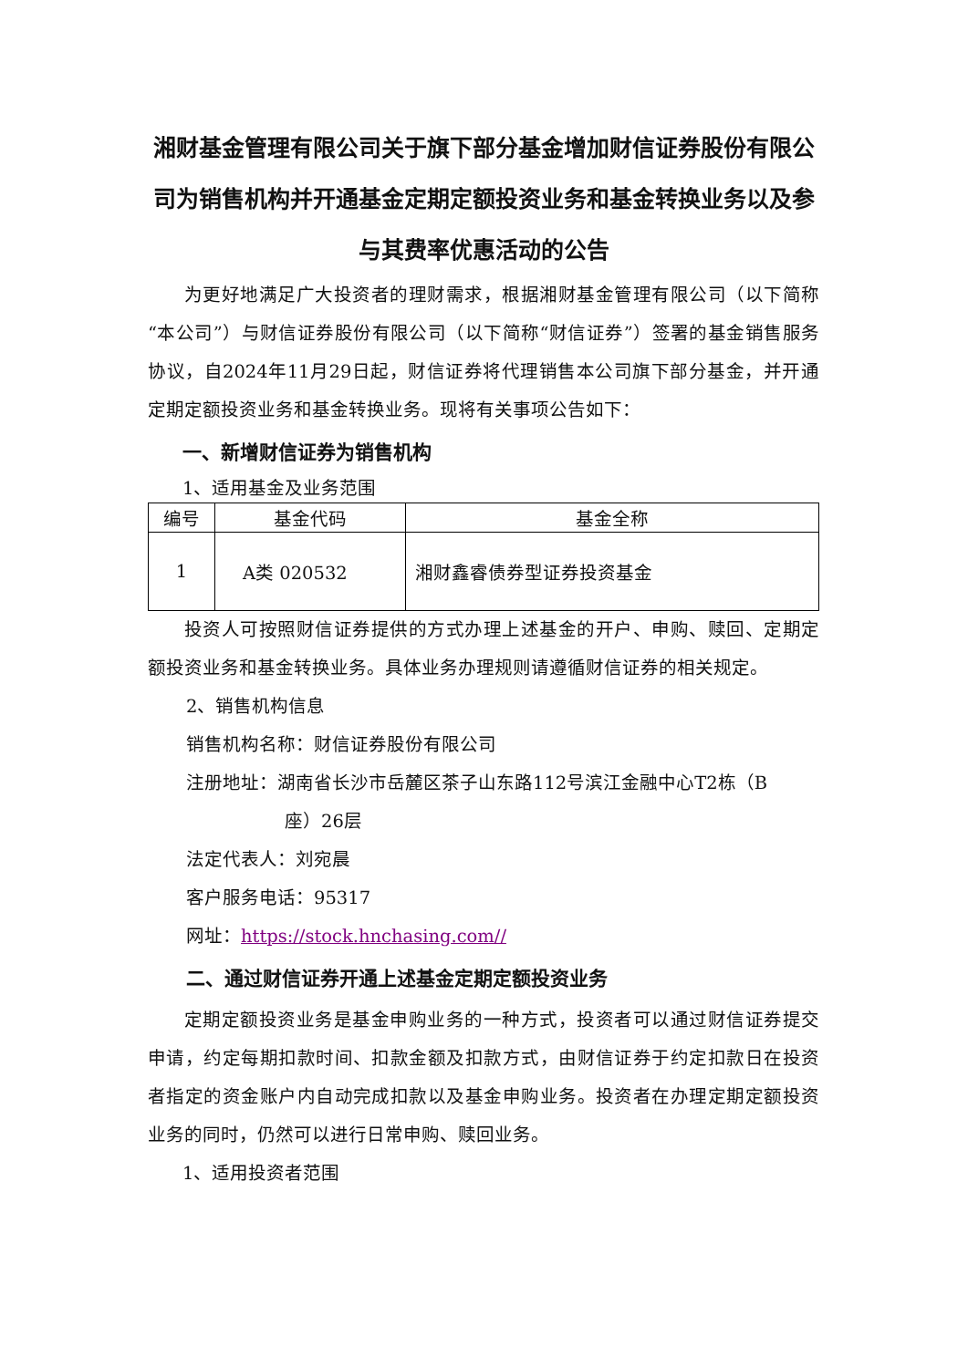湘财基金管理有限公司关于旗下部分基金增加财信证券股份有限公司为销售机构并开通基金定期定额投资业务和基金转换业务以及参与其费率优惠活动的公告
为更好地满足广大投资者的理财需求，根据湘财基金管理有限公司（以下简称“本公司”）与财信证券股份有限公司（以下简称“财信证券”）签署的基金销售服务协议，自2024年11月29日起，财信证券将代理销售本公司旗下部分基金，并开通定期定额投资业务和基金转换业务。现将有关事项公告如下：
一、新增财信证券为销售机构
1、适用基金及业务范围
| 编号 | 基金代码 | 基金全称 |
| --- | --- | --- |
| 1 | A类 020532 | 湘财鑫睿债券型证券投资基金 |
投资人可按照财信证券提供的方式办理上述基金的开户、申购、赎回、定期定额投资业务和基金转换业务。具体业务办理规则请遵循财信证券的相关规定。
2、销售机构信息
销售机构名称：财信证券股份有限公司
注册地址：湖南省长沙市岳麓区茶子山东路112号滨江金融中心T2栋（B
座）26层
法定代表人：刘宛晨
客户服务电话：95317
网址：https://stock.hnchasing.com//
二、通过财信证券开通上述基金定期定额投资业务
定期定额投资业务是基金申购业务的一种方式，投资者可以通过财信证券提交申请，约定每期扣款时间、扣款金额及扣款方式，由财信证券于约定扣款日在投资者指定的资金账户内自动完成扣款以及基金申购业务。投资者在办理定期定额投资业务的同时，仍然可以进行日常申购、赎回业务。
1、适用投资者范围